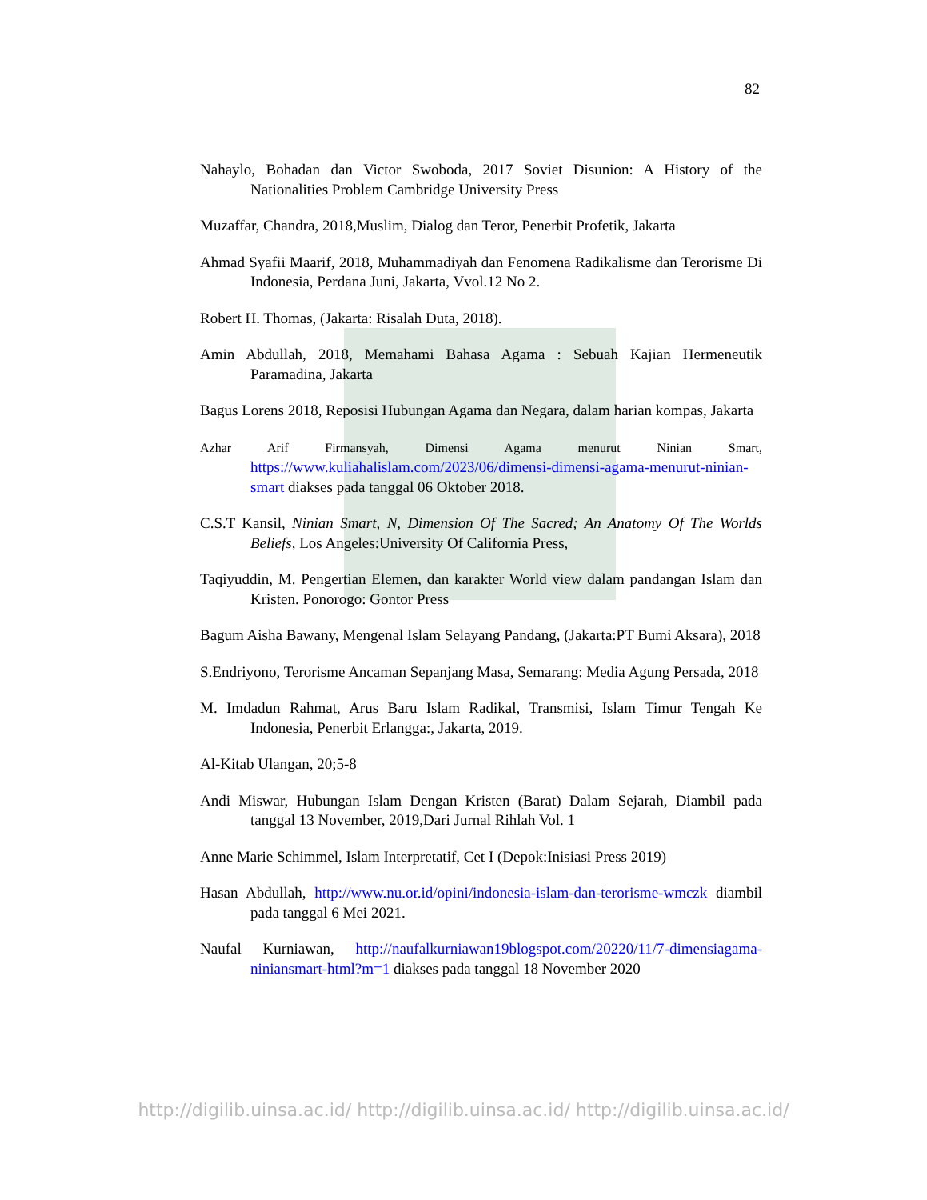82
Nahaylo, Bohadan dan Victor Swoboda, 2017 Soviet Disunion: A History of the Nationalities Problem Cambridge University Press
Muzaffar, Chandra, 2018,Muslim, Dialog dan Teror, Penerbit Profetik, Jakarta
Ahmad Syafii Maarif, 2018, Muhammadiyah dan Fenomena Radikalisme dan Terorisme Di Indonesia, Perdana Juni, Jakarta, Vvol.12 No 2.
Robert H. Thomas, (Jakarta: Risalah Duta, 2018).
Amin Abdullah, 2018, Memahami Bahasa Agama : Sebuah Kajian Hermeneutik Paramadina, Jakarta
Bagus Lorens 2018, Reposisi Hubungan Agama dan Negara, dalam harian kompas, Jakarta
Azhar Arif Firmansyah, Dimensi Agama menurut Ninian Smart, https://www.kuliahalislam.com/2023/06/dimensi-dimensi-agama-menurut-ninian-smart diakses pada tanggal 06 Oktober 2018.
C.S.T Kansil, Ninian Smart, N, Dimension Of The Sacred; An Anatomy Of The Worlds Beliefs, Los Angeles:University Of California Press,
Taqiyuddin, M. Pengertian Elemen, dan karakter World view dalam pandangan Islam dan Kristen. Ponorogo: Gontor Press
Bagum Aisha Bawany, Mengenal Islam Selayang Pandang, (Jakarta:PT Bumi Aksara), 2018
S.Endriyono, Terorisme Ancaman Sepanjang Masa, Semarang: Media Agung Persada, 2018
M. Imdadun Rahmat, Arus Baru Islam Radikal, Transmisi, Islam Timur Tengah Ke Indonesia, Penerbit Erlangga:, Jakarta, 2019.
Al-Kitab Ulangan, 20;5-8
Andi Miswar, Hubungan Islam Dengan Kristen (Barat) Dalam Sejarah, Diambil pada tanggal 13 November, 2019,Dari Jurnal Rihlah Vol. 1
Anne Marie Schimmel, Islam Interpretatif, Cet I (Depok:Inisiasi Press 2019)
Hasan Abdullah, http://www.nu.or.id/opini/indonesia-islam-dan-terorisme-wmczk diambil pada tanggal 6 Mei 2021.
Naufal Kurniawan, http://naufalkurniawan19blogspot.com/20220/11/7-dimensiagama-niniansmart-html?m=1 diakses pada tanggal 18 November 2020
http://digilib.uinsa.ac.id/ http://digilib.uinsa.ac.id/ http://digilib.uinsa.ac.id/